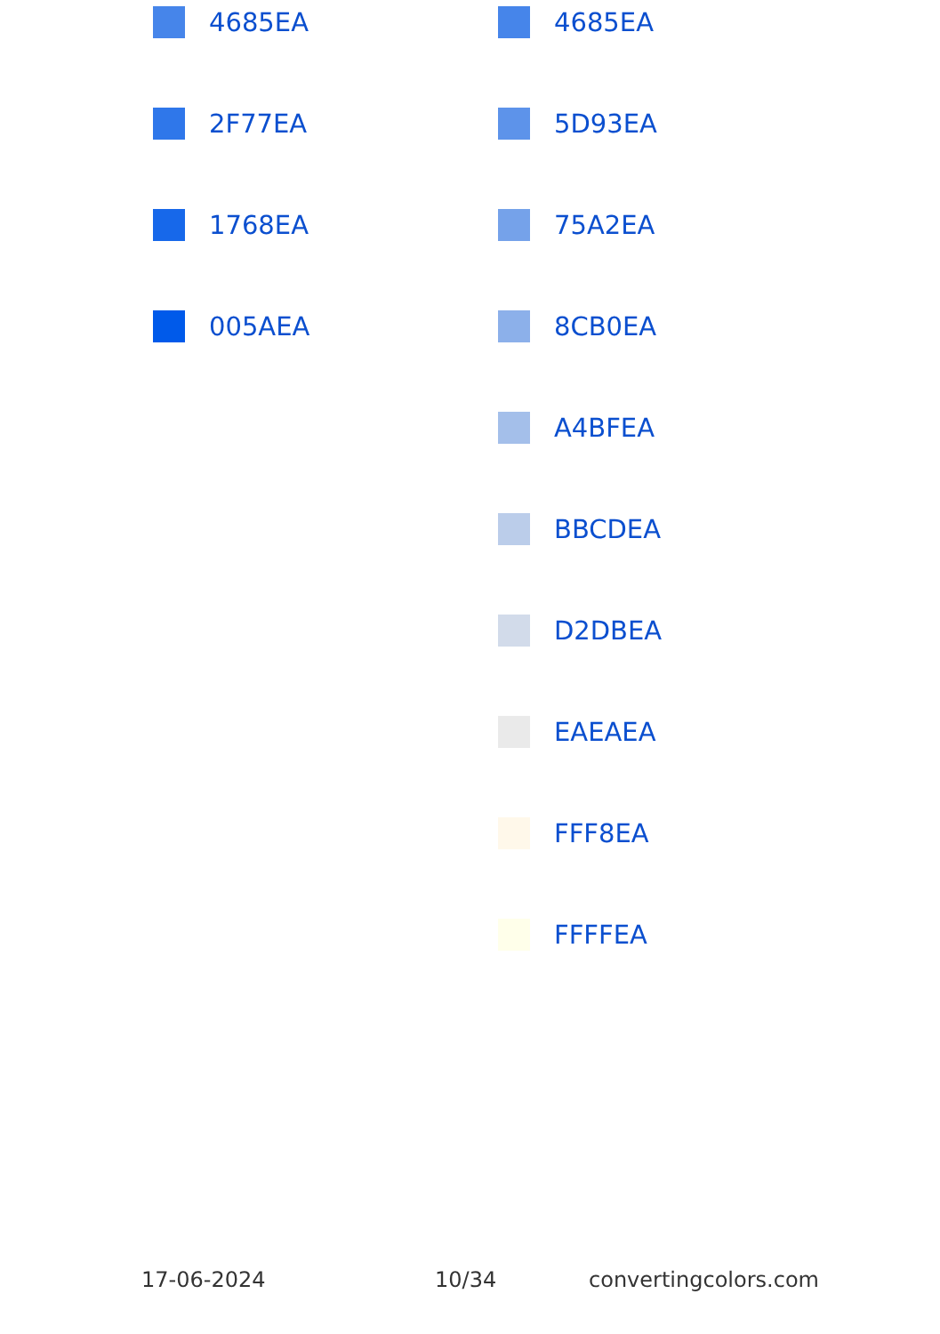4685EA
2F77EA
1768EA
005AEA
4685EA
5D93EA
75A2EA
8CB0EA
A4BFEA
BBCDEA
D2DBEA
EAEAEA
FFF8EA
FFFFEA
17-06-2024 10/34 convertingcolors.com